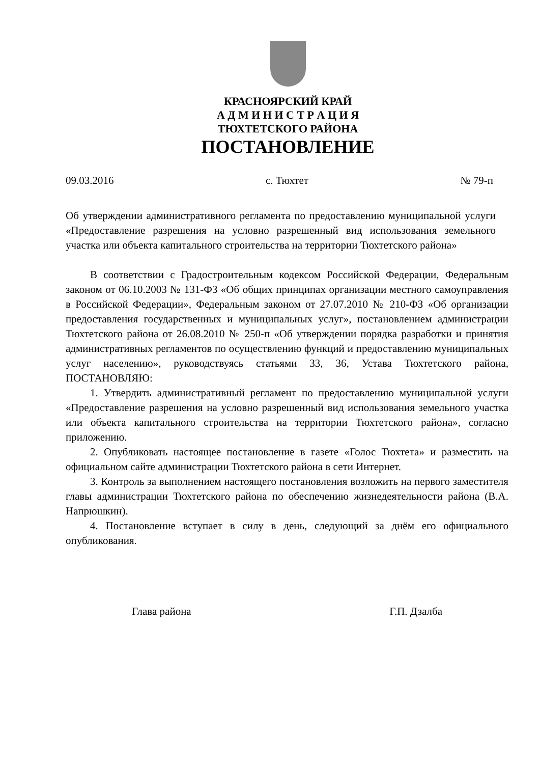КРАСНОЯРСКИЙ КРАЙ
А Д М И Н И С Т Р А Ц И Я
ТЮХТЕТСКОГО РАЙОНА
ПОСТАНОВЛЕНИЕ
09.03.2016 с. Тюхтет № 79-п
Об утверждении административного регламента по предоставлению муниципальной услуги «Предоставление разрешения на условно разрешенный вид использования земельного участка или объекта капитального строительства на территории Тюхтетского района»
В соответствии с Градостроительным кодексом Российской Федерации, Федеральным законом от 06.10.2003 № 131-ФЗ «Об общих принципах организации местного самоуправления в Российской Федерации», Федеральным законом от 27.07.2010 № 210-ФЗ «Об организации предоставления государственных и муниципальных услуг», постановлением администрации Тюхтетского района от 26.08.2010 № 250-п «Об утверждении порядка разработки и принятия административных регламентов по осуществлению функций и предоставлению муниципальных услуг населению», руководствуясь статьями 33, 36, Устава Тюхтетского района, ПОСТАНОВЛЯЮ:
1. Утвердить административный регламент по предоставлению муниципальной услуги «Предоставление разрешения на условно разрешенный вид использования земельного участка или объекта капитального строительства на территории Тюхтетского района», согласно приложению.
2. Опубликовать настоящее постановление в газете «Голос Тюхтета» и разместить на официальном сайте администрации Тюхтетского района в сети Интернет.
3. Контроль за выполнением настоящего постановления возложить на первого заместителя главы администрации Тюхтетского района по обеспечению жизнедеятельности района (В.А. Напрюшкин).
4. Постановление вступает в силу в день, следующий за днём его официального опубликования.
Глава района Г.П. Дзалба